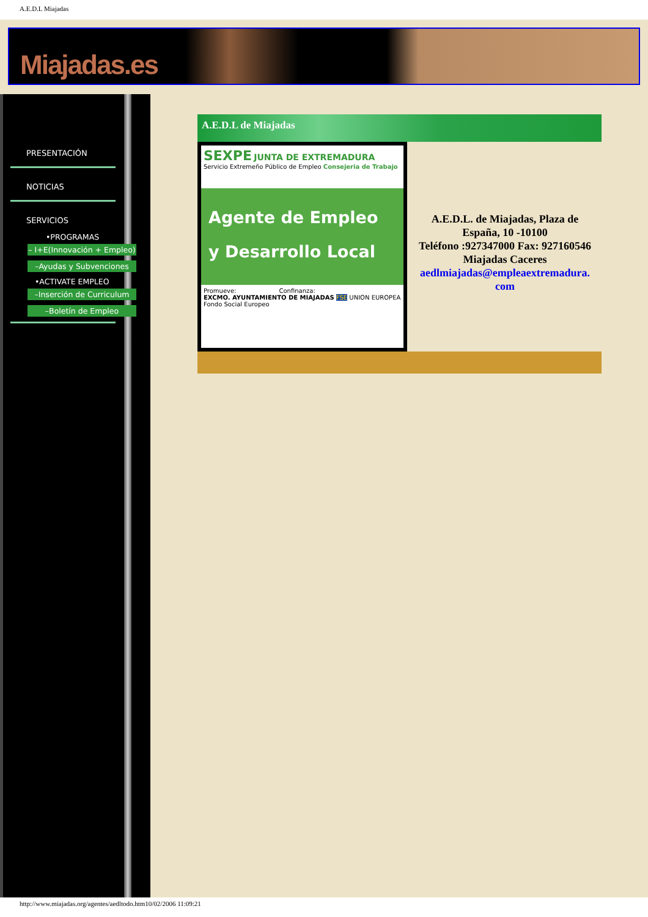A.E.D.L Miajadas
Miajadas.es
PRESENTACIÓN
NOTICIAS
SERVICIOS
•PROGRAMAS
– I+E(Innovación + Empleo)
–Ayudas y Subvenciones
•ACTIVATE EMPLEO
–Inserción de Curriculum
–Boletín de Empleo
A.E.D.L de Miajadas
SEXPE JUNTA DE EXTREMADURA
Servicio Extremeño Público de Empleo Consejeria de Trabajo
Agente de Empleo
y Desarrollo Local
Promueve: Confinanza:
EXCMO. AYUNTAMIENTO DE MIAJADAS FSE UNION EUROPEA Fondo Social Europeo
A.E.D.L. de Miajadas, Plaza de España, 10 -10100
Teléfono :927347000 Fax: 927160546
Miajadas Caceres
aedlmiajadas@empleaextremadura.
com
http://www.miajadas.org/agentes/aedltodo.htm10/02/2006 11:09:21